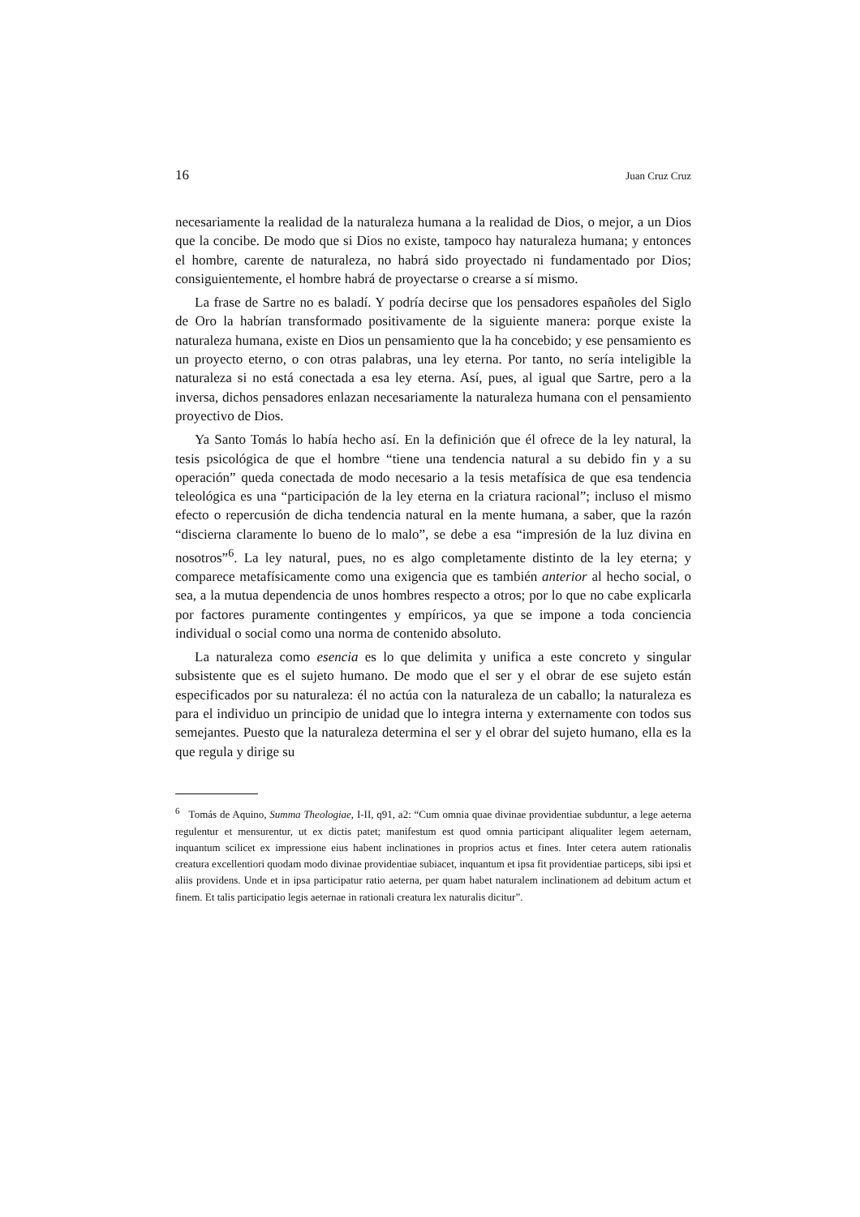16 Juan Cruz Cruz
necesariamente la realidad de la naturaleza humana a la realidad de Dios, o mejor, a un Dios que la concibe. De modo que si Dios no existe, tampoco hay naturaleza humana; y entonces el hombre, carente de naturaleza, no habrá sido proyectado ni fundamentado por Dios; consiguientemente, el hombre habrá de proyectarse o crearse a sí mismo.
La frase de Sartre no es baladí. Y podría decirse que los pensadores españoles del Siglo de Oro la habrían transformado positivamente de la siguiente manera: porque existe la naturaleza humana, existe en Dios un pensamiento que la ha concebido; y ese pensamiento es un proyecto eterno, o con otras palabras, una ley eterna. Por tanto, no sería inteligible la naturaleza si no está conectada a esa ley eterna. Así, pues, al igual que Sartre, pero a la inversa, dichos pensadores enlazan necesariamente la naturaleza humana con el pensamiento proyectivo de Dios.
Ya Santo Tomás lo había hecho así. En la definición que él ofrece de la ley natural, la tesis psicológica de que el hombre “tiene una tendencia natural a su debido fin y a su operación” queda conectada de modo necesario a la tesis metafísica de que esa tendencia teleológica es una “participación de la ley eterna en la criatura racional”; incluso el mismo efecto o repercusión de dicha tendencia natural en la mente humana, a saber, que la razón “discierna claramente lo bueno de lo malo”, se debe a esa “impresión de la luz divina en nosotros”<sup>6</sup>. La ley natural, pues, no es algo completamente distinto de la ley eterna; y comparece metafísicamente como una exigencia que es también anterior al hecho social, o sea, a la mutua dependencia de unos hombres respecto a otros; por lo que no cabe explicarla por factores puramente contingentes y empíricos, ya que se impone a toda conciencia individual o social como una norma de contenido absoluto.
La naturaleza como esencia es lo que delimita y unifica a este concreto y singular subsistente que es el sujeto humano. De modo que el ser y el obrar de ese sujeto están especificados por su naturaleza: él no actúa con la naturaleza de un caballo; la naturaleza es para el individuo un principio de unidad que lo integra interna y externamente con todos sus semejantes. Puesto que la naturaleza determina el ser y el obrar del sujeto humano, ella es la que regula y dirige su
<sup>6</sup> Tomás de Aquino, Summa Theologiae, I-II, q91, a2: “Cum omnia quae divinae providentiae subduntur, a lege aeterna regulentur et mensurentur, ut ex dictis patet; manifestum est quod omnia participant aliqualiter legem aeternam, inquantum scilicet ex impressione eius habent inclinationes in proprios actus et fines. Inter cetera autem rationalis creatura excellentiori quodam modo divinae providentiae subiacet, inquantum et ipsa fit providentiae particeps, sibi ipsi et aliis providens. Unde et in ipsa participatur ratio aeterna, per quam habet naturalem inclinationem ad debitum actum et finem. Et talis participatio legis aeternae in rationali creatura lex naturalis dicitur”.